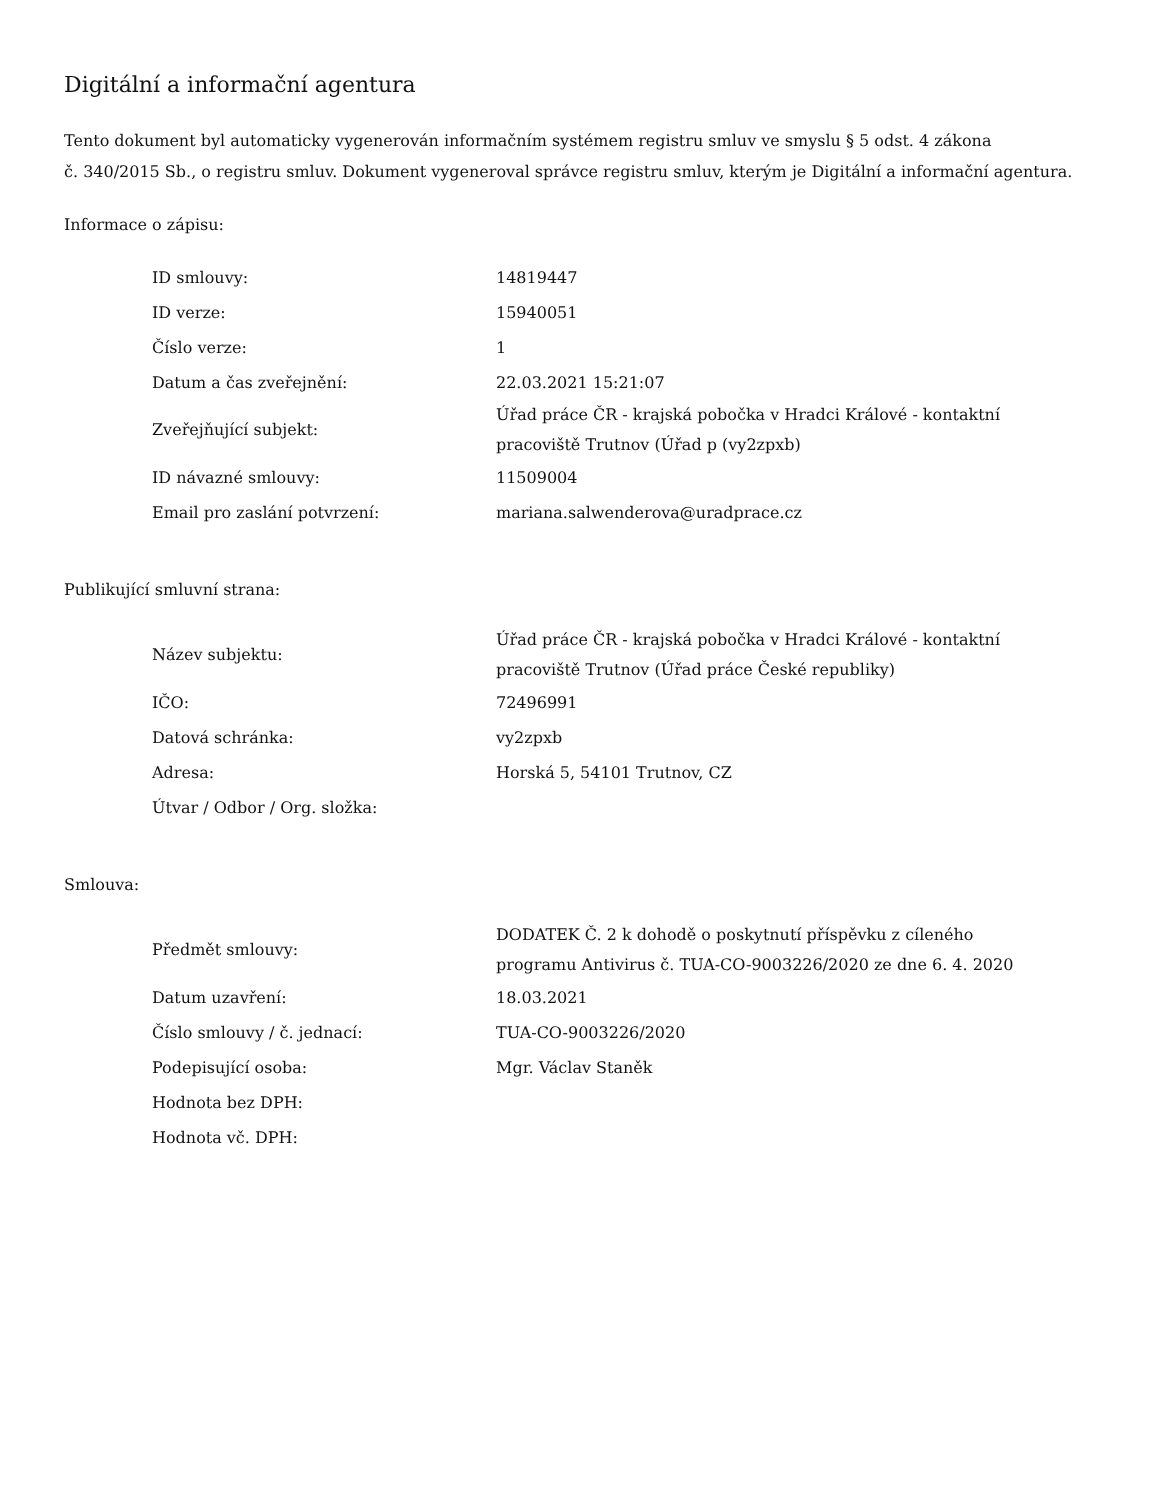Digitální a informační agentura
Tento dokument byl automaticky vygenerován informačním systémem registru smluv ve smyslu § 5 odst. 4 zákona
č. 340/2015 Sb., o registru smluv. Dokument vygeneroval správce registru smluv, kterým je Digitální a informační agentura.
Informace o zápisu:
| ID smlouvy: | 14819447 |
| ID verze: | 15940051 |
| Číslo verze: | 1 |
| Datum a čas zveřejnění: | 22.03.2021 15:21:07 |
| Zveřejňující subjekt: | Úřad práce ČR - krajská pobočka v Hradci Králové - kontaktní pracoviště Trutnov (Úřad p (vy2zpxb) |
| ID návazné smlouvy: | 11509004 |
| Email pro zaslání potvrzení: | mariana.salwenderova@uradprace.cz |
Publikující smluvní strana:
| Název subjektu: | Úřad práce ČR - krajská pobočka v Hradci Králové - kontaktní pracoviště Trutnov (Úřad práce České republiky) |
| IČO: | 72496991 |
| Datová schránka: | vy2zpxb |
| Adresa: | Horská 5, 54101 Trutnov, CZ |
| Útvar / Odbor / Org. složka: | |
Smlouva:
| Předmět smlouvy: | DODATEK Č. 2 k dohodě o poskytnutí příspěvku z cíleného programu Antivirus č. TUA-CO-9003226/2020 ze dne 6. 4. 2020 |
| Datum uzavření: | 18.03.2021 |
| Číslo smlouvy / č. jednací: | TUA-CO-9003226/2020 |
| Podepisující osoba: | Mgr. Václav Staněk |
| Hodnota bez DPH: | |
| Hodnota vč. DPH: | |